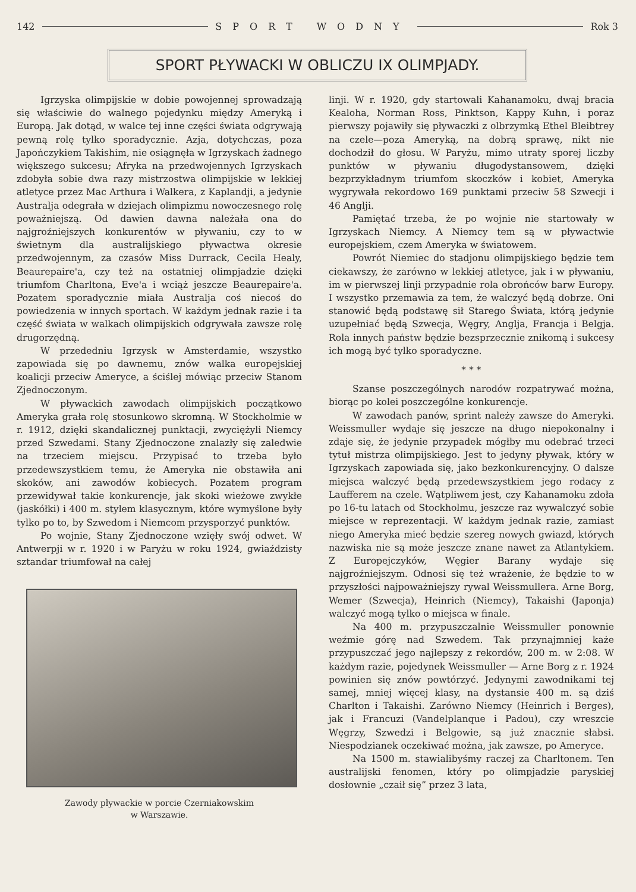142 SPORT WODNY Rok 3
SPORT PŁYWACKI W OBLICZU IX OLIMPJADY.
Igrzyska olimpijskie w dobie powojennej sprowadzają się właściwie do walnego pojedynku między Ameryką i Europą. Jak dotąd, w walce tej inne części świata odgrywają pewną rolę tylko sporadycznie. Azja, dotychczas, poza Japończykiem Takishim, nie osiągnęła w Igrzyskach żadnego większego sukcesu; Afryka na przedwojennych Igrzyskach zdobyła sobie dwa razy mistrzostwa olimpijskie w lekkiej atletyce przez Mac Arthura i Walkera, z Kaplandji, a jedynie Australja odegrała w dziejach olimpizmu nowoczesnego rolę poważniejszą. Od dawien dawna należała ona do najgroźniejszych konkurentów w pływaniu, czy to w świetnym dla australijskiego pływactwa okresie przedwojennym, za czasów Miss Durrack, Cecila Healy, Beaurepaire'a, czy też na ostatniej olimpjadzie dzięki triumfom Charltona, Eve'a i wciąż jeszcze Beaurepaire'a. Pozatem sporadycznie miała Australja coś niecoś do powiedzenia w innych sportach. W każdym jednak razie i ta część świata w walkach olimpijskich odgrywała zawsze rolę drugorzędną.
W przededniu Igrzysk w Amsterdamie, wszystko zapowiada się po dawnemu, znów walka europejskiej koalicji przeciw Ameryce, a ściślej mówiąc przeciw Stanom Zjednoczonym.
W pływackich zawodach olimpijskich początkowo Ameryka grała rolę stosunkowo skromną. W Stockholmie w r. 1912, dzięki skandalicznej punktacji, zwyciężyli Niemcy przed Szwedami. Stany Zjednoczone znalazły się zaledwie na trzeciem miejscu. Przypisać to trzeba było przedewszystkiem temu, że Ameryka nie obstawiła ani skoków, ani zawodów kobiecych. Pozatem program przewidywał takie konkurencje, jak skoki wieżowe zwykłe (jaskółki) i 400 m. stylem klasycznym, które wymyślone były tylko po to, by Szwedom i Niemcom przysporzyć punktów.
Po wojnie, Stany Zjednoczone wzięły swój odwet. W Antwerpji w r. 1920 i w Paryżu w roku 1924, gwiaździsty sztandar triumfował na całej
Zawody pływackie w porcie Czerniakowskim
w Warszawie.
linji. W r. 1920, gdy startowali Kahanamoku, dwaj bracia Kealoha, Norman Ross, Pinktson, Kappy Kuhn, i poraz pierwszy pojawiły się pływaczki z olbrzymką Ethel Bleibtrey na czele—poza Ameryką, na dobrą sprawę, nikt nie dochodził do głosu. W Paryżu, mimo utraty sporej liczby punktów w pływaniu długodystansowem, dzięki bezprzykładnym triumfom skoczków i kobiet, Ameryka wygrywała rekordowo 169 punktami przeciw 58 Szwecji i 46 Anglji.
Pamiętać trzeba, że po wojnie nie startowały w Igrzyskach Niemcy. A Niemcy tem są w pływactwie europejskiem, czem Ameryka w światowem.
Powrót Niemiec do stadjonu olimpijskiego będzie tem ciekawszy, że zarówno w lekkiej atletyce, jak i w pływaniu, im w pierwszej linji przypadnie rola obrońców barw Europy. I wszystko przemawia za tem, że walczyć będą dobrze. Oni stanowić będą podstawę sił Starego Świata, którą jedynie uzupełniać będą Szwecja, Węgry, Anglja, Francja i Belgja. Rola innych państw będzie bezsprzecznie znikomą i sukcesy ich mogą być tylko sporadyczne.
* * *
Szanse poszczególnych narodów rozpatrywać można, biorąc po kolei poszczególne konkurencje.
W zawodach panów, sprint należy zawsze do Ameryki. Weissmuller wydaje się jeszcze na długo niepokonalny i zdaje się, że jedynie przypadek mógłby mu odebrać trzeci tytuł mistrza olimpijskiego. Jest to jedyny pływak, który w Igrzyskach zapowiada się, jako bezkonkurencyjny. O dalsze miejsca walczyć będą przedewszystkiem jego rodacy z Laufferem na czele. Wątpliwem jest, czy Kahanamoku zdoła po 16-tu latach od Stockholmu, jeszcze raz wywalczyć sobie miejsce w reprezentacji. W każdym jednak razie, zamiast niego Ameryka mieć będzie szereg nowych gwiazd, których nazwiska nie są może jeszcze znane nawet za Atlantykiem. Z Europejczyków, Węgier Barany wydaje się najgroźniejszym. Odnosi się też wrażenie, że będzie to w przyszłości najpoważniejszy rywal Weissmullera. Arne Borg, Wemer (Szwecja), Heinrich (Niemcy), Takaishi (Japonja) walczyć mogą tylko o miejsca w finale.
Na 400 m. przypuszczalnie Weissmuller ponownie weźmie górę nad Szwedem. Tak przynajmniej każe przypuszczać jego najlepszy z rekordów, 200 m. w 2:08. W każdym razie, pojedynek Weissmuller — Arne Borg z r. 1924 powinien się znów powtórzyć. Jedynymi zawodnikami tej samej, mniej więcej klasy, na dystansie 400 m. są dziś Charlton i Takaishi. Zarówno Niemcy (Heinrich i Berges), jak i Francuzi (Vandelplanque i Padou), czy wreszcie Węgrzy, Szwedzi i Belgowie, są już znacznie słabsi. Niespodzianek oczekiwać można, jak zawsze, po Ameryce.
Na 1500 m. stawialibyśmy raczej za Charltonem. Ten australijski fenomen, który po olimpjadzie paryskiej dosłownie „czaił się” przez 3 lata,